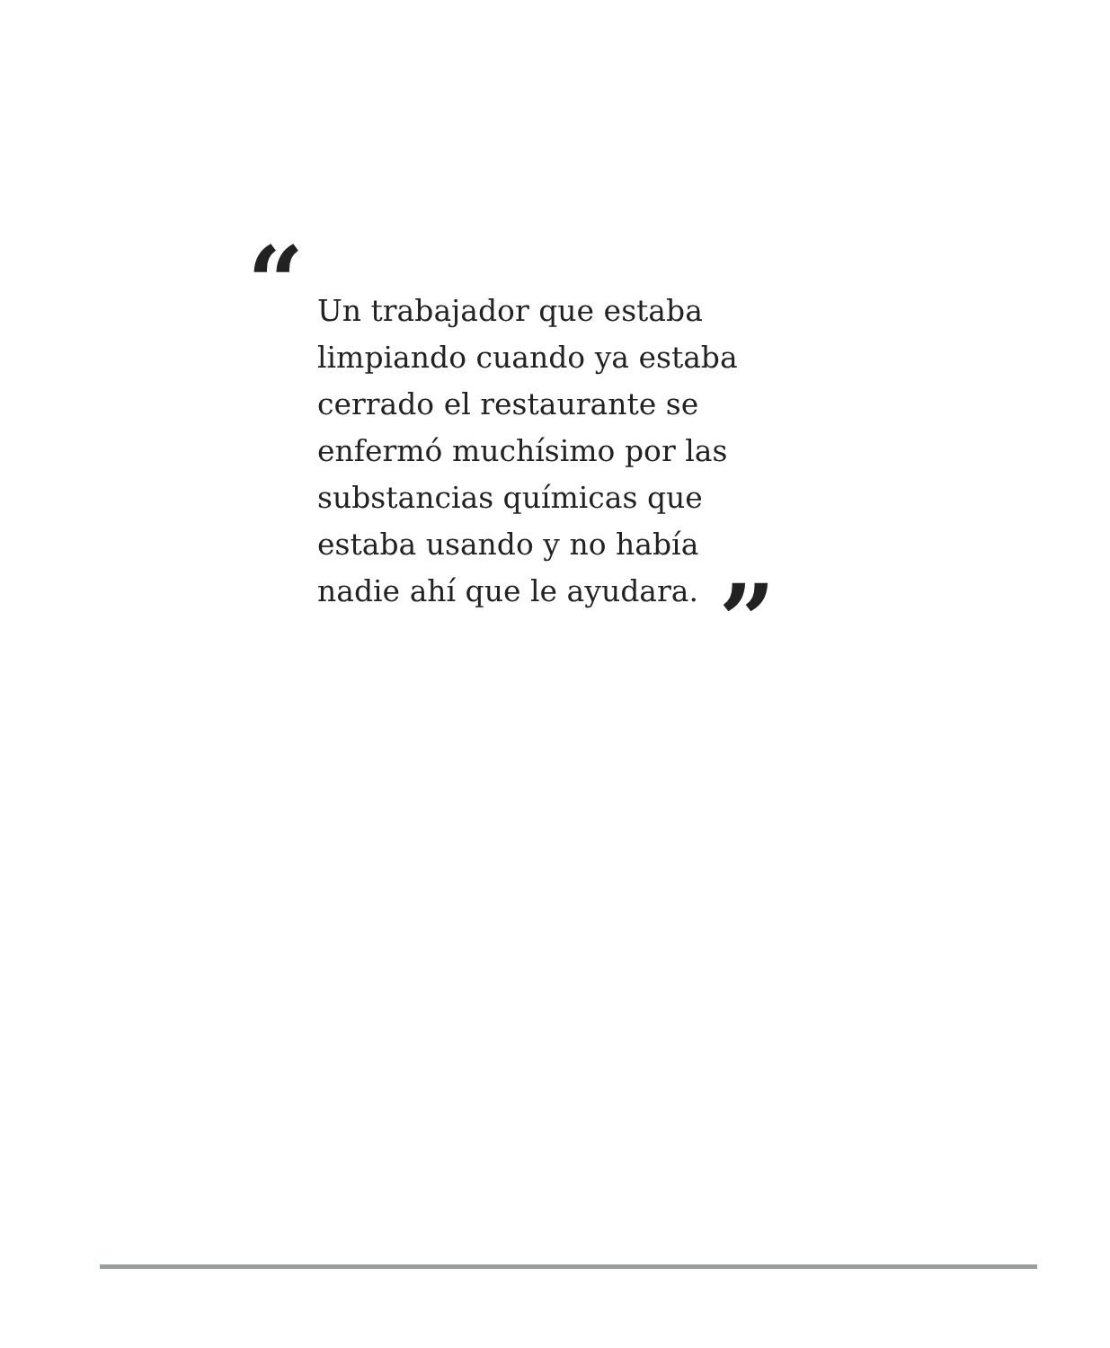“
Un trabajador que estaba
limpiando cuando ya estaba
cerrado el restaurante se
enfermó muchísimo por las
substancias químicas que
estaba usando y no había
nadie ahí que le ayudara. ”